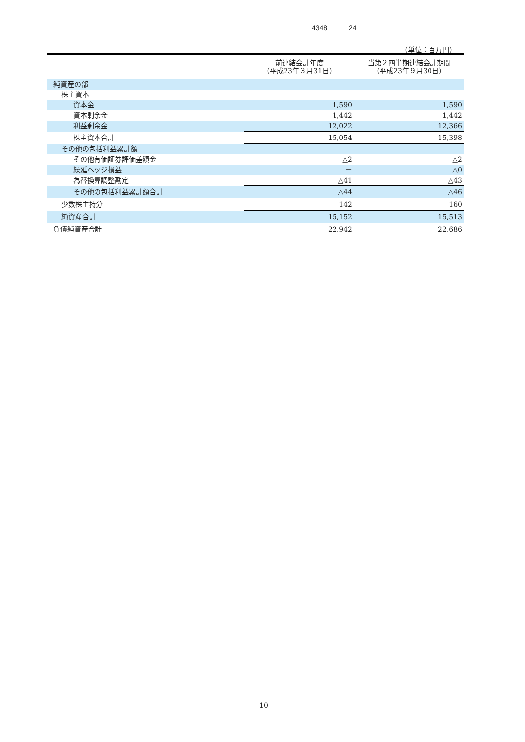4348 24
（単位：百万円）
| | 前連結会計年度 （平成23年３月31日） | 当第２四半期連結会計期間 （平成23年９月30日） |
| --- | --- | --- |
| 純資産の部 | | |
| 株主資本 | | |
| 資本金 | 1,590 | 1,590 |
| 資本剰余金 | 1,442 | 1,442 |
| 利益剰余金 | 12,022 | 12,366 |
| 株主資本合計 | 15,054 | 15,398 |
| その他の包括利益累計額 | | |
| その他有価証券評価差額金 | △2 | △2 |
| 繰延ヘッジ損益 | － | △0 |
| 為替換算調整勘定 | △41 | △43 |
| その他の包括利益累計額合計 | △44 | △46 |
| 少数株主持分 | 142 | 160 |
| 純資産合計 | 15,152 | 15,513 |
| 負債純資産合計 | 22,942 | 22,686 |
10